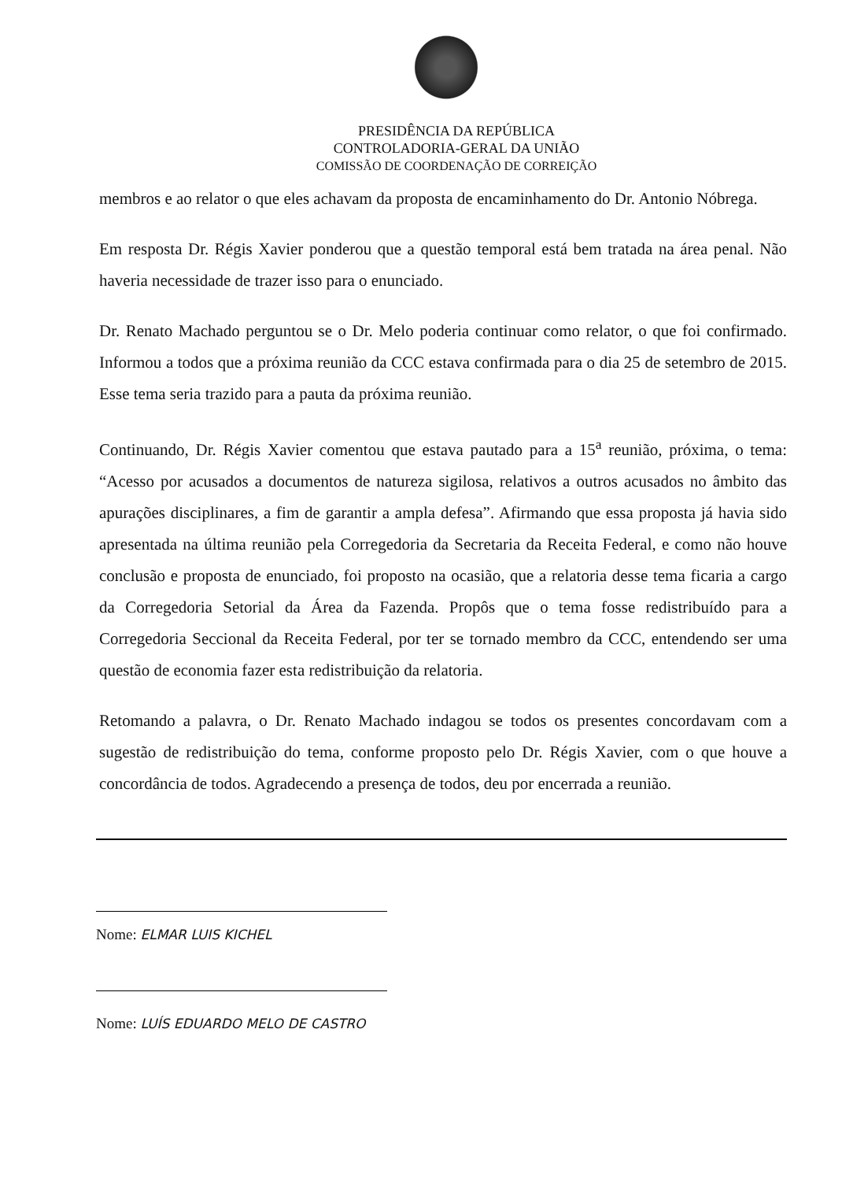PRESIDÊNCIA DA REPÚBLICA
CONTROLADORIA-GERAL DA UNIÃO
COMISSÃO DE COORDENAÇÃO DE CORREIÇÃO
membros e ao relator o que eles achavam da proposta de encaminhamento do Dr. Antonio Nóbrega.
Em resposta Dr. Régis Xavier ponderou que a questão temporal está bem tratada na área penal. Não haveria necessidade de trazer isso para o enunciado.
Dr. Renato Machado perguntou se o Dr. Melo poderia continuar como relator, o que foi confirmado. Informou a todos que a próxima reunião da CCC estava confirmada para o dia 25 de setembro de 2015. Esse tema seria trazido para a pauta da próxima reunião.
Continuando, Dr. Régis Xavier comentou que estava pautado para a 15<sup>a</sup> reunião, próxima, o tema: “Acesso por acusados a documentos de natureza sigilosa, relativos a outros acusados no âmbito das apurações disciplinares, a fim de garantir a ampla defesa”. Afirmando que essa proposta já havia sido apresentada na última reunião pela Corregedoria da Secretaria da Receita Federal, e como não houve conclusão e proposta de enunciado, foi proposto na ocasião, que a relatoria desse tema ficaria a cargo da Corregedoria Setorial da Área da Fazenda. Propôs que o tema fosse redistribuído para a Corregedoria Seccional da Receita Federal, por ter se tornado membro da CCC, entendendo ser uma questão de economia fazer esta redistribuição da relatoria.
Retomando a palavra, o Dr. Renato Machado indagou se todos os presentes concordavam com a sugestão de redistribuição do tema, conforme proposto pelo Dr. Régis Xavier, com o que houve a concordância de todos. Agradecendo a presença de todos, deu por encerrada a reunião.
Nome: ELMAR LUIS KICHEL
Nome: LUÍS EDUARDO MELO DE CASTRO